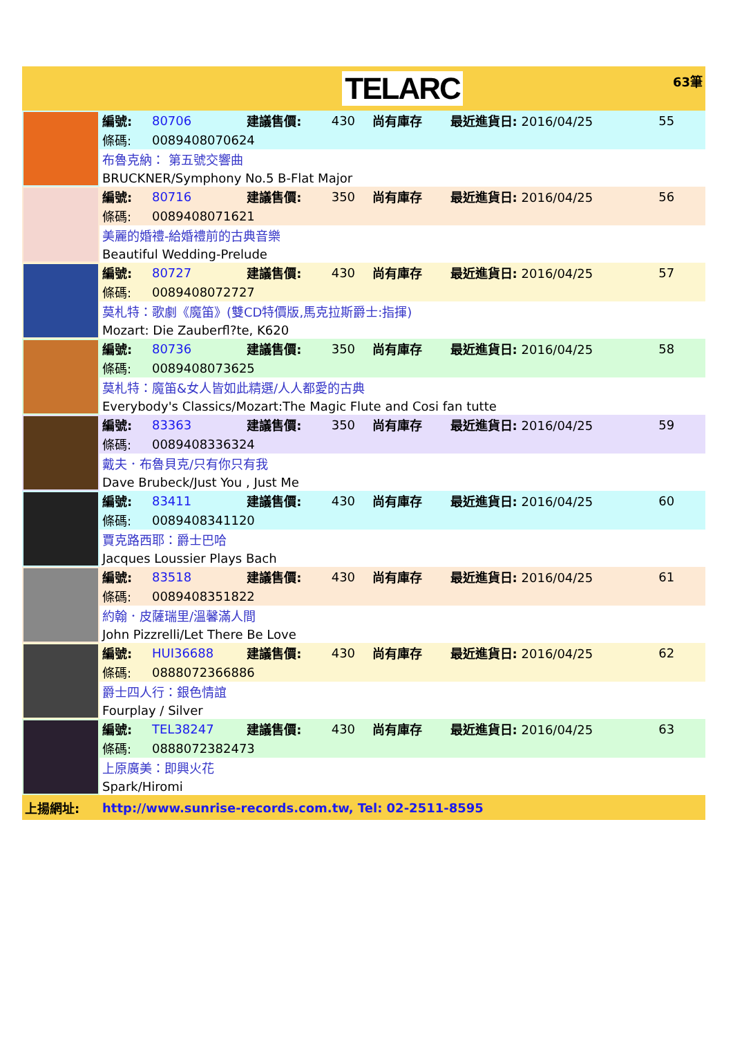| | | TELARC | | | | | 63筆 |
| | 編號: | 80706 | 建議售價: | 430 | 尚有庫存 | 最近進貨日: 2016/04/25 | 55 |
| | 條碼: | 0089408070624 | | | | | |
| | 布魯克納： 第五號交響曲 | | | | | | |
| | BRUCKNER/Symphony No.5 B-Flat Major | | | | | | |
| | 編號: | 80716 | 建議售價: | 350 | 尚有庫存 | 最近進貨日: 2016/04/25 | 56 |
| | 條碼: | 0089408071621 | | | | | |
| | 美麗的婚禮-給婚禮前的古典音樂 | | | | | | |
| | Beautiful Wedding-Prelude | | | | | | |
| | 編號: | 80727 | 建議售價: | 430 | 尚有庫存 | 最近進貨日: 2016/04/25 | 57 |
| | 條碼: | 0089408072727 | | | | | |
| | 莫札特：歌劇《魔笛》(雙CD特價版,馬克拉斯爵士:指揮) | | | | | | |
| | Mozart: Die Zauberfl?te, K620 | | | | | | |
| | 編號: | 80736 | 建議售價: | 350 | 尚有庫存 | 最近進貨日: 2016/04/25 | 58 |
| | 條碼: | 0089408073625 | | | | | |
| | 莫札特：魔笛&女人皆如此精選/人人都愛的古典 | | | | | | |
| | Everybody's Classics/Mozart:The Magic Flute and Cosi fan tutte | | | | | | |
| | 編號: | 83363 | 建議售價: | 350 | 尚有庫存 | 最近進貨日: 2016/04/25 | 59 |
| | 條碼: | 0089408336324 | | | | | |
| | 戴夫．布魯貝克/只有你只有我 | | | | | | |
| | Dave Brubeck/Just You , Just Me | | | | | | |
| | 編號: | 83411 | 建議售價: | 430 | 尚有庫存 | 最近進貨日: 2016/04/25 | 60 |
| | 條碼: | 0089408341120 | | | | | |
| | 賈克路西耶：爵士巴哈 | | | | | | |
| | Jacques Loussier Plays Bach | | | | | | |
| | 編號: | 83518 | 建議售價: | 430 | 尚有庫存 | 最近進貨日: 2016/04/25 | 61 |
| | 條碼: | 0089408351822 | | | | | |
| | 約翰．皮薩瑞里/溫馨滿人間 | | | | | | |
| | John Pizzrelli/Let There Be Love | | | | | | |
| | 編號: | HUI36688 | 建議售價: | 430 | 尚有庫存 | 最近進貨日: 2016/04/25 | 62 |
| | 條碼: | 0888072366886 | | | | | |
| | 爵士四人行：銀色情誼 | | | | | | |
| | Fourplay / Silver | | | | | | |
| | 編號: | TEL38247 | 建議售價: | 430 | 尚有庫存 | 最近進貨日: 2016/04/25 | 63 |
| | 條碼: | 0888072382473 | | | | | |
| | 上原廣美：即興火花 | | | | | | |
| | Spark/Hiromi | | | | | | |
| 上揚網址: | http://www.sunrise-records.com.tw, Tel: 02-2511-8595 | | | | | | |